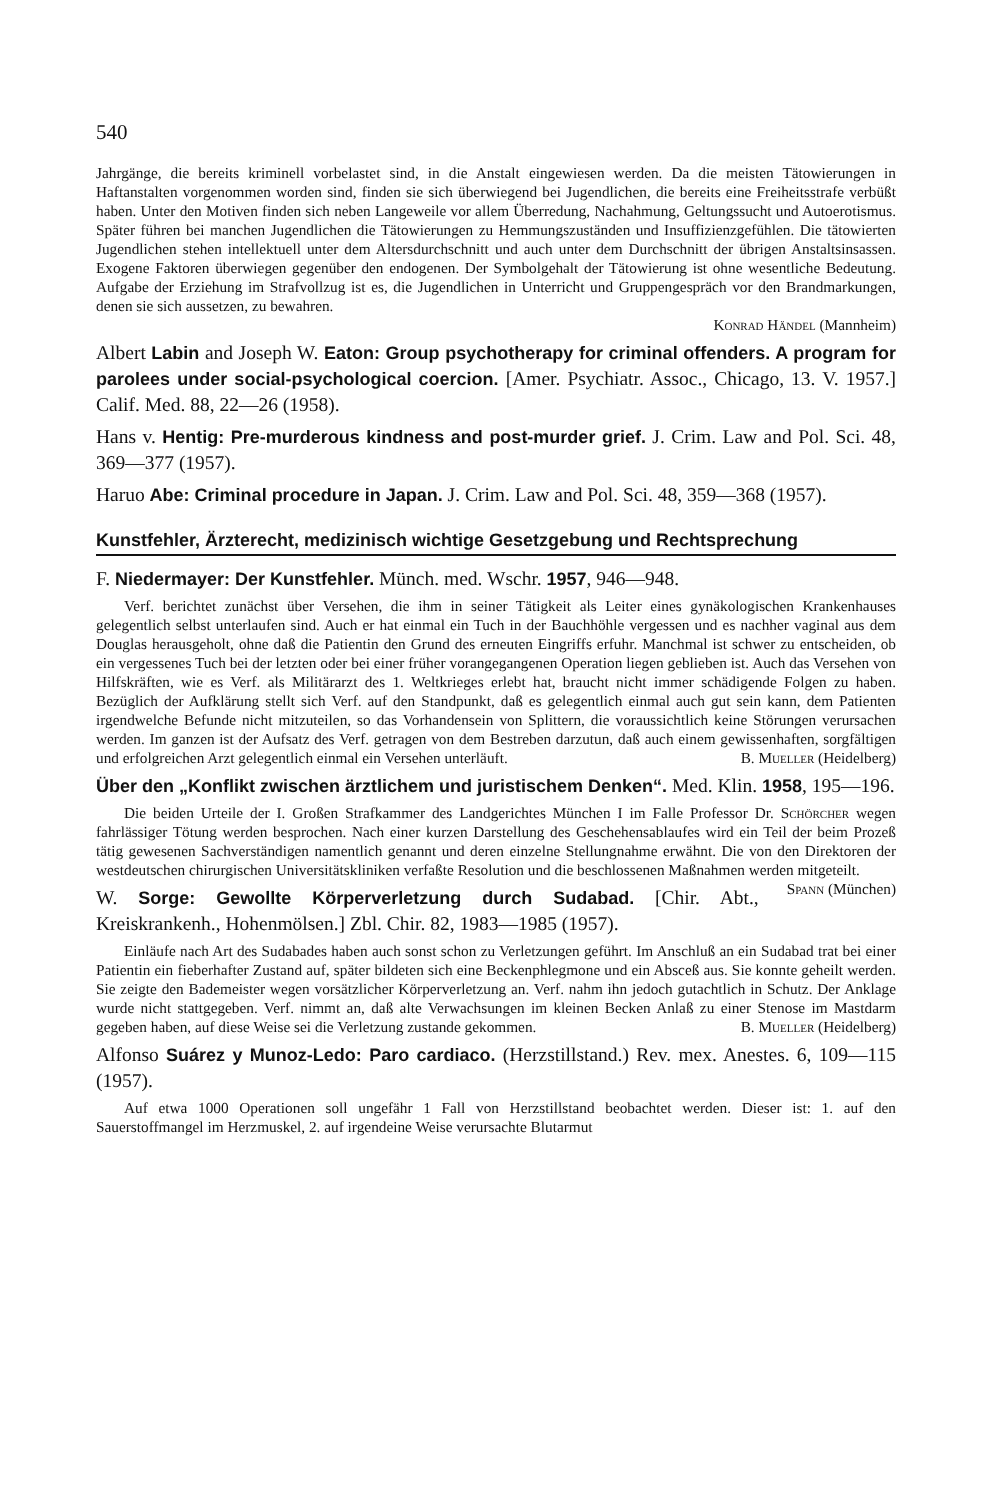540
Jahrgänge, die bereits kriminell vorbelastet sind, in die Anstalt eingewiesen werden. Da die meisten Tätowierungen in Haftanstalten vorgenommen worden sind, finden sie sich überwiegend bei Jugendlichen, die bereits eine Freiheitsstrafe verbüßt haben. Unter den Motiven finden sich neben Langeweile vor allem Überredung, Nachahmung, Geltungssucht und Autoerotismus. Später führen bei manchen Jugendlichen die Tätowierungen zu Hemmungszuständen und Insuffizienzgefühlen. Die tätowierten Jugendlichen stehen intellektuell unter dem Altersdurchschnitt und auch unter dem Durchschnitt der übrigen Anstaltsinsassen. Exogene Faktoren überwiegen gegenüber den endogenen. Der Symbolgehalt der Tätowierung ist ohne wesentliche Bedeutung. Aufgabe der Erziehung im Strafvollzug ist es, die Jugendlichen in Unterricht und Gruppengespräch vor den Brandmarkungen, denen sie sich aussetzen, zu bewahren.
Konrad Händel (Mannheim)
Albert Labin and Joseph W. Eaton: Group psychotherapy for criminal offenders. A program for parolees under social-psychological coercion. [Amer. Psychiatr. Assoc., Chicago, 13. V. 1957.] Calif. Med. 88, 22—26 (1958).
Hans v. Hentig: Pre-murderous kindness and post-murder grief. J. Crim. Law and Pol. Sci. 48, 369—377 (1957).
Haruo Abe: Criminal procedure in Japan. J. Crim. Law and Pol. Sci. 48, 359—368 (1957).
Kunstfehler, Ärzterecht, medizinisch wichtige Gesetzgebung und Rechtsprechung
F. Niedermayer: Der Kunstfehler. Münch. med. Wschr. 1957, 946—948.
Verf. berichtet zunächst über Versehen, die ihm in seiner Tätigkeit als Leiter eines gynäkologischen Krankenhauses gelegentlich selbst unterlaufen sind. Auch er hat einmal ein Tuch in der Bauchhöhle vergessen und es nachher vaginal aus dem Douglas herausgeholt, ohne daß die Patientin den Grund des erneuten Eingriffs erfuhr. Manchmal ist schwer zu entscheiden, ob ein vergessenes Tuch bei der letzten oder bei einer früher vorangegangenen Operation liegen geblieben ist. Auch das Versehen von Hilfskräften, wie es Verf. als Militärarzt des 1. Weltkrieges erlebt hat, braucht nicht immer schädigende Folgen zu haben. Bezüglich der Aufklärung stellt sich Verf. auf den Standpunkt, daß es gelegentlich einmal auch gut sein kann, dem Patienten irgendwelche Befunde nicht mitzuteilen, so das Vorhandensein von Splittern, die voraussichtlich keine Störungen verursachen werden. Im ganzen ist der Aufsatz des Verf. getragen von dem Bestreben darzutun, daß auch einem gewissenhaften, sorgfältigen und erfolgreichen Arzt gelegentlich einmal ein Versehen unterläuft. B. Mueller (Heidelberg)
Über den „Konflikt zwischen ärztlichem und juristischem Denken“. Med. Klin. 1958, 195—196.
Die beiden Urteile der I. Großen Strafkammer des Landgerichtes München I im Falle Professor Dr. Schörcher wegen fahrlässiger Tötung werden besprochen. Nach einer kurzen Darstellung des Geschehensablaufes wird ein Teil der beim Prozeß tätig gewesenen Sachverständigen namentlich genannt und deren einzelne Stellungnahme erwähnt. Die von den Direktoren der westdeutschen chirurgischen Universitätskliniken verfaßte Resolution und die beschlossenen Maßnahmen werden mitgeteilt. Spann (München)
W. Sorge: Gewollte Körperverletzung durch Sudabad. [Chir. Abt., Kreiskrankenh., Hohenmölsen.] Zbl. Chir. 82, 1983—1985 (1957).
Einläufe nach Art des Sudabades haben auch sonst schon zu Verletzungen geführt. Im Anschluß an ein Sudabad trat bei einer Patientin ein fieberhafter Zustand auf, später bildeten sich eine Beckenphlegmone und ein Absceß aus. Sie konnte geheilt werden. Sie zeigte den Bademeister wegen vorsätzlicher Körperverletzung an. Verf. nahm ihn jedoch gutachtlich in Schutz. Der Anklage wurde nicht stattgegeben. Verf. nimmt an, daß alte Verwachsungen im kleinen Becken Anlaß zu einer Stenose im Mastdarm gegeben haben, auf diese Weise sei die Verletzung zustande gekommen. B. Mueller (Heidelberg)
Alfonso Suárez y Munoz-Ledo: Paro cardiaco. (Herzstillstand.) Rev. mex. Anestes. 6, 109—115 (1957).
Auf etwa 1000 Operationen soll ungefähr 1 Fall von Herzstillstand beobachtet werden. Dieser ist: 1. auf den Sauerstoffmangel im Herzmuskel, 2. auf irgendeine Weise verursachte Blutarmut